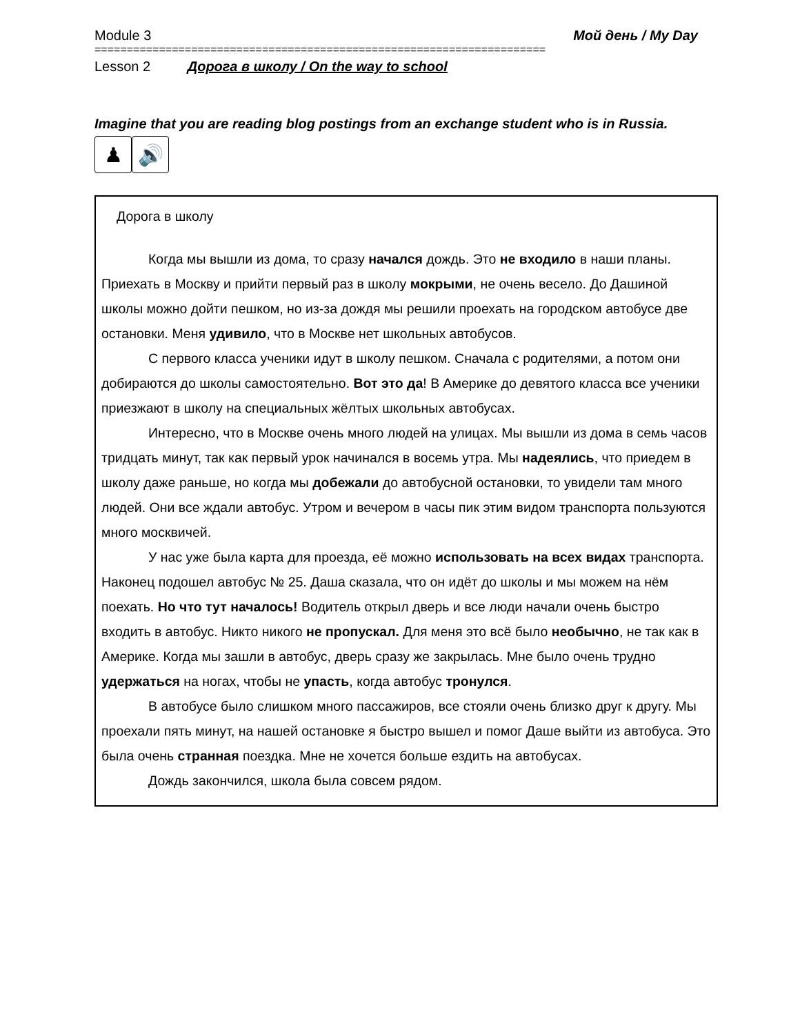Module 3 Мой день / My Day
======================================================================
Lesson 2 Дорога в школу / On the way to school
Imagine that you are reading blog postings from an exchange student who is in Russia.
♟ 🔊
Дорога в школу
Когда мы вышли из дома, то сразу начался дождь. Это не входило в наши планы. Приехать в Москву и прийти первый раз в школу мокрыми, не очень весело. До Дашиной школы можно дойти пешком, но из-за дождя мы решили проехать на городском автобусе две остановки. Меня удивило, что в Москве нет школьных автобусов.
С первого класса ученики идут в школу пешком. Сначала с родителями, а потом они добираются до школы самостоятельно. Вот это да! В Америке до девятого класса все ученики приезжают в школу на специальных жёлтых школьных автобусах.
Интересно, что в Москве очень много людей на улицах. Мы вышли из дома в семь часов тридцать минут, так как первый урок начинался в восемь утра. Мы надеялись, что приедем в школу даже раньше, но когда мы добежали до автобусной остановки, то увидели там много людей. Они все ждали автобус. Утром и вечером в часы пик этим видом транспорта пользуются много москвичей.
У нас уже была карта для проезда, её можно использовать на всех видах транспорта. Наконец подошел автобус № 25. Даша сказала, что он идёт до школы и мы можем на нём поехать. Но что тут началось! Водитель открыл дверь и все люди начали очень быстро входить в автобус. Никто никого не пропускал. Для меня это всё было необычно, не так как в Америке. Когда мы зашли в автобус, дверь сразу же закрылась. Мне было очень трудно удержаться на ногах, чтобы не упасть, когда автобус тронулся.
В автобусе было слишком много пассажиров, все стояли очень близко друг к другу. Мы проехали пять минут, на нашей остановке я быстро вышел и помог Даше выйти из автобуса. Это была очень странная поездка. Мне не хочется больше ездить на автобусах.
Дождь закончился, школа была совсем рядом.